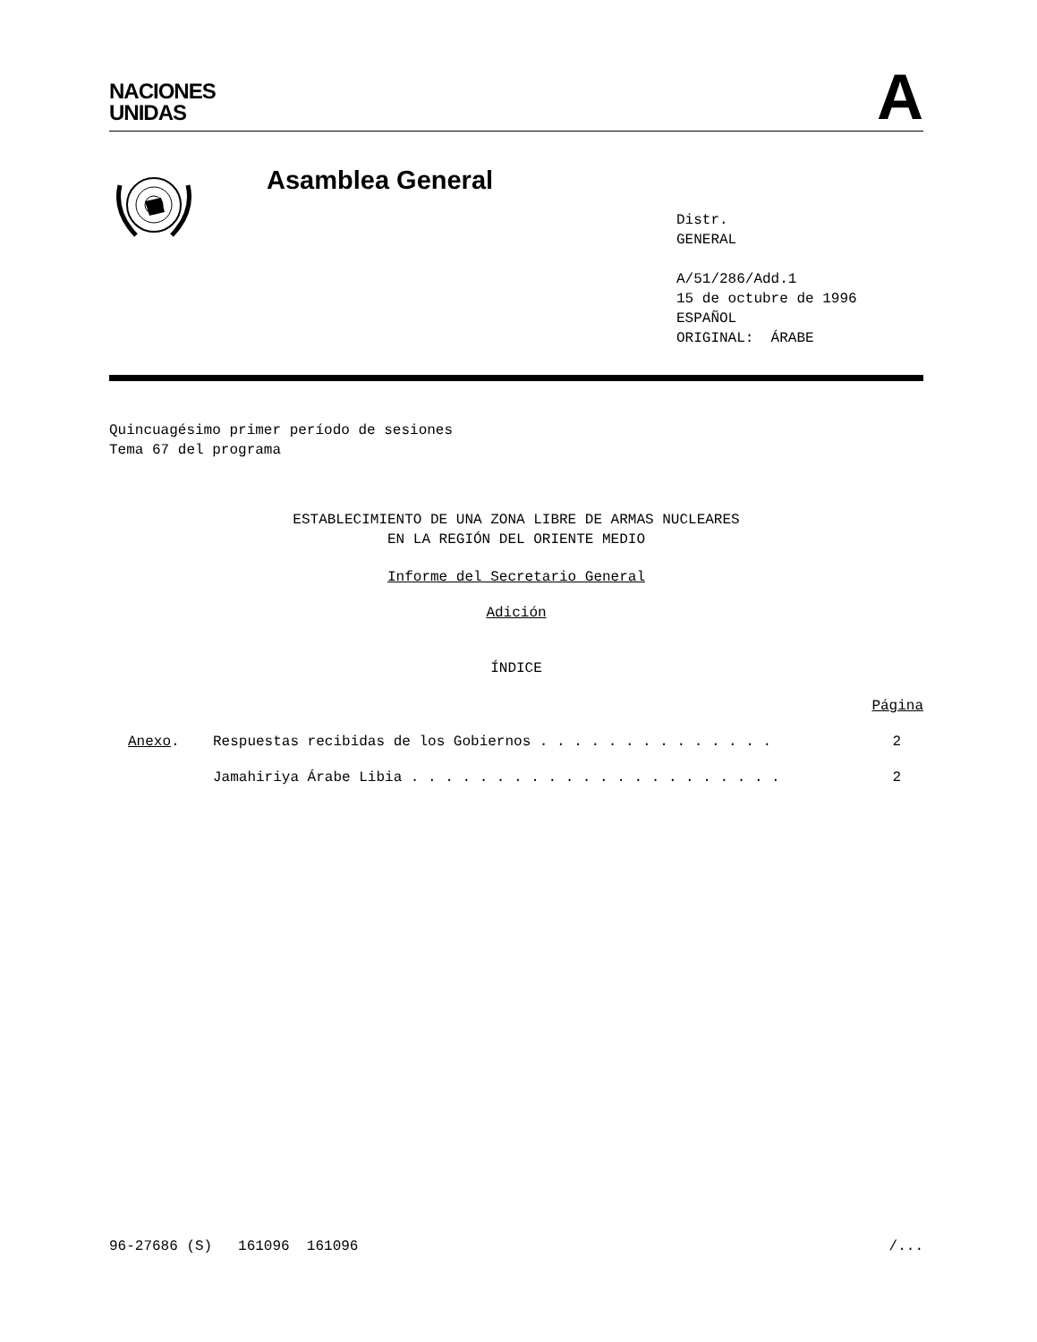NACIONES
UNIDAS
A
Asamblea General
Distr.
GENERAL
A/51/286/Add.1
15 de octubre de 1996
ESPAÑOL
ORIGINAL: ÁRABE
Quincuagésimo primer período de sesiones
Tema 67 del programa
ESTABLECIMIENTO DE UNA ZONA LIBRE DE ARMAS NUCLEARES
EN LA REGIÓN DEL ORIENTE MEDIO
Informe del Secretario General
Adición
ÍNDICE
Página
| Anexo . | Respuestas recibidas de los Gobiernos . . . . . . . . . . . . . . | 2 |
| | Jamahiriya Árabe Libia . . . . . . . . . . . . . . . . . . . . . . | 2 |
96-27686 (S) 161096 161096 /...